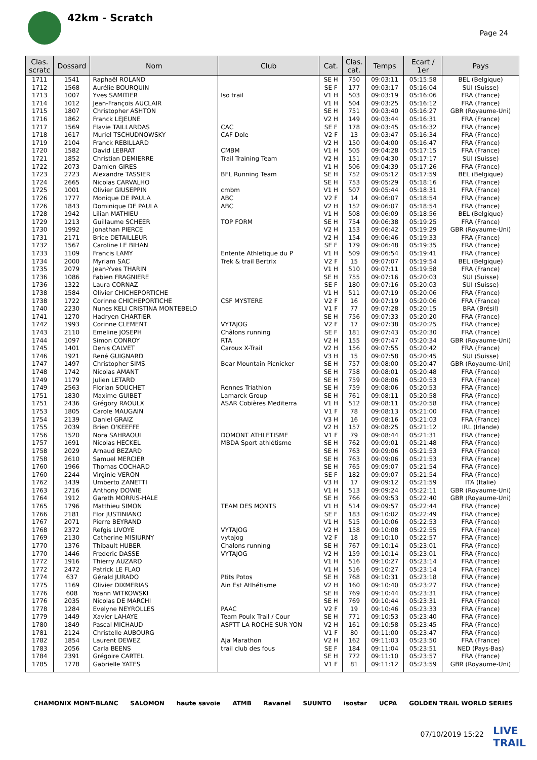42km - Scratch
Page 24
| Clas. scratc | Dossard | Nom | Club | Cat. | Clas. cat. | Temps | Ecart / 1er | Pays |
| --- | --- | --- | --- | --- | --- | --- | --- | --- |
| 1711 | 1541 | Raphaël ROLAND | | SE H | 750 | 09:03:11 | 05:15:58 | BEL (Belgique) |
| 1712 | 1568 | Aurélie BOURQUIN | | SE F | 177 | 09:03:17 | 05:16:04 | SUI (Suisse) |
| 1713 | 1007 | Yves SAMITIER | Iso trail | V1 H | 503 | 09:03:19 | 05:16:06 | FRA (France) |
| 1714 | 1012 | Jean-François AUCLAIR | | V1 H | 504 | 09:03:25 | 05:16:12 | FRA (France) |
| 1715 | 1807 | Christopher ASHTON | | SE H | 751 | 09:03:40 | 05:16:27 | GBR (Royaume-Uni) |
| 1716 | 1862 | Franck LEJEUNE | | V2 H | 149 | 09:03:44 | 05:16:31 | FRA (France) |
| 1717 | 1569 | Flavie TAILLARDAS | CAC | SE F | 178 | 09:03:45 | 05:16:32 | FRA (France) |
| 1718 | 1617 | Muriel TSCHUDNOWSKY | CAF Dole | V2 F | 13 | 09:03:47 | 05:16:34 | FRA (France) |
| 1719 | 2104 | Franck REBILLARD | | V2 H | 150 | 09:04:00 | 05:16:47 | FRA (France) |
| 1720 | 1582 | David LEBRAT | CMBM | V1 H | 505 | 09:04:28 | 05:17:15 | FRA (France) |
| 1721 | 1852 | Christian DEMIERRE | Trail Training Team | V2 H | 151 | 09:04:30 | 05:17:17 | SUI (Suisse) |
| 1722 | 2073 | Damien GIRES | | V1 H | 506 | 09:04:39 | 05:17:26 | FRA (France) |
| 1723 | 2723 | Alexandre TASSIER | BFL Running Team | SE H | 752 | 09:05:12 | 05:17:59 | BEL (Belgique) |
| 1724 | 2665 | Nicolas CARVALHO | | SE H | 753 | 09:05:29 | 05:18:16 | FRA (France) |
| 1725 | 1001 | Olivier GIUSEPPIN | cmbm | V1 H | 507 | 09:05:44 | 05:18:31 | FRA (France) |
| 1726 | 1777 | Monique DE PAULA | ABC | V2 F | 14 | 09:06:07 | 05:18:54 | FRA (France) |
| 1726 | 1843 | Dominique DE PAULA | ABC | V2 H | 152 | 09:06:07 | 05:18:54 | FRA (France) |
| 1728 | 1942 | Lilian MATHIEU | | V1 H | 508 | 09:06:09 | 05:18:56 | BEL (Belgique) |
| 1729 | 1213 | Guillaume SCHEER | TOP FORM | SE H | 754 | 09:06:38 | 05:19:25 | FRA (France) |
| 1730 | 1992 | Jonathan PIERCE | | V2 H | 153 | 09:06:42 | 05:19:29 | GBR (Royaume-Uni) |
| 1731 | 2171 | Brice DETAILLEUR | | V2 H | 154 | 09:06:46 | 05:19:33 | FRA (France) |
| 1732 | 1567 | Caroline LE BIHAN | | SE F | 179 | 09:06:48 | 05:19:35 | FRA (France) |
| 1733 | 1109 | Francis LAMY | Entente Athletique du P | V1 H | 509 | 09:06:54 | 05:19:41 | FRA (France) |
| 1734 | 2000 | Myriam SAC | Trek & trail Bertrix | V2 F | 15 | 09:07:07 | 05:19:54 | BEL (Belgique) |
| 1735 | 2079 | Jean-Yves THARIN | | V1 H | 510 | 09:07:11 | 05:19:58 | FRA (France) |
| 1736 | 1086 | Fabien FRAGNIERE | | SE H | 755 | 09:07:16 | 05:20:03 | SUI (Suisse) |
| 1736 | 1322 | Laura CORNAZ | | SE F | 180 | 09:07:16 | 05:20:03 | SUI (Suisse) |
| 1738 | 1584 | Olivier CHICHEPORTICHE | | V1 H | 511 | 09:07:19 | 05:20:06 | FRA (France) |
| 1738 | 1722 | Corinne CHICHEPORTICHE | CSF MYSTERE | V2 F | 16 | 09:07:19 | 05:20:06 | FRA (France) |
| 1740 | 2230 | Nunes KELI CRISTINA MONTEBELO | | V1 F | 77 | 09:07:28 | 05:20:15 | BRA (Brésil) |
| 1741 | 1270 | Hadryen CHARTIER | | SE H | 756 | 09:07:33 | 05:20:20 | FRA (France) |
| 1742 | 1993 | Corinne CLEMENT | VYTAJOG | V2 F | 17 | 09:07:38 | 05:20:25 | FRA (France) |
| 1743 | 2110 | Emeline JOSEPH | Châlons running | SE F | 181 | 09:07:43 | 05:20:30 | FRA (France) |
| 1744 | 1097 | Simon CONROY | RTA | V2 H | 155 | 09:07:47 | 05:20:34 | GBR (Royaume-Uni) |
| 1745 | 1401 | Denis CALVET | Caroux X-Trail | V2 H | 156 | 09:07:55 | 05:20:42 | FRA (France) |
| 1746 | 1921 | René GUIGNARD | | V3 H | 15 | 09:07:58 | 05:20:45 | SUI (Suisse) |
| 1747 | 1497 | Christopher SIMS | Bear Mountain Picnicker | SE H | 757 | 09:08:00 | 05:20:47 | GBR (Royaume-Uni) |
| 1748 | 1742 | Nicolas AMANT | | SE H | 758 | 09:08:01 | 05:20:48 | FRA (France) |
| 1749 | 1179 | Julien LETARD | | SE H | 759 | 09:08:06 | 05:20:53 | FRA (France) |
| 1749 | 2563 | Florian SOUCHET | Rennes Triathlon | SE H | 759 | 09:08:06 | 05:20:53 | FRA (France) |
| 1751 | 1830 | Maxime GUIBET | Lamarck Group | SE H | 761 | 09:08:11 | 05:20:58 | FRA (France) |
| 1751 | 2436 | Grégory RAOULX | ASAR Cobières Mediterra | V1 H | 512 | 09:08:11 | 05:20:58 | FRA (France) |
| 1753 | 1805 | Carole MAUGAIN | | V1 F | 78 | 09:08:13 | 05:21:00 | FRA (France) |
| 1754 | 2139 | Daniel GRAIZ | | V3 H | 16 | 09:08:16 | 05:21:03 | FRA (France) |
| 1755 | 2039 | Brien O'KEEFFE | | V2 H | 157 | 09:08:25 | 05:21:12 | IRL (Irlande) |
| 1756 | 1520 | Nora SAHRAOUI | DOMONT ATHLETISME | V1 F | 79 | 09:08:44 | 05:21:31 | FRA (France) |
| 1757 | 1691 | Nicolas HECKEL | MBDA Sport athlétisme | SE H | 762 | 09:09:01 | 05:21:48 | FRA (France) |
| 1758 | 2029 | Arnaud BEZARD | | SE H | 763 | 09:09:06 | 05:21:53 | FRA (France) |
| 1758 | 2610 | Samuel MERCIER | | SE H | 763 | 09:09:06 | 05:21:53 | FRA (France) |
| 1760 | 1966 | Thomas COCHARD | | SE H | 765 | 09:09:07 | 05:21:54 | FRA (France) |
| 1760 | 2244 | Virginie VERON | | SE F | 182 | 09:09:07 | 05:21:54 | FRA (France) |
| 1762 | 1439 | Umberto ZANETTI | | V3 H | 17 | 09:09:12 | 05:21:59 | ITA (Italie) |
| 1763 | 2716 | Anthony DOWIE | | V1 H | 513 | 09:09:24 | 05:22:11 | GBR (Royaume-Uni) |
| 1764 | 1912 | Gareth MORRIS-HALE | | SE H | 766 | 09:09:53 | 05:22:40 | GBR (Royaume-Uni) |
| 1765 | 1796 | Matthieu SIMON | TEAM DES MONTS | V1 H | 514 | 09:09:57 | 05:22:44 | FRA (France) |
| 1766 | 2181 | Flor JUSTINIANO | | SE F | 183 | 09:10:02 | 05:22:49 | FRA (France) |
| 1767 | 2071 | Pierre BEYRAND | | V1 H | 515 | 09:10:06 | 05:22:53 | FRA (France) |
| 1768 | 2372 | Refgis LIVOYE | VYTAJOG | V2 H | 158 | 09:10:08 | 05:22:55 | FRA (France) |
| 1769 | 2130 | Catherine MISIURNY | vytajog | V2 F | 18 | 09:10:10 | 05:22:57 | FRA (France) |
| 1770 | 1376 | Thibault HUBER | Chalons running | SE H | 767 | 09:10:14 | 05:23:01 | FRA (France) |
| 1770 | 1446 | Frederic DASSE | VYTAJOG | V2 H | 159 | 09:10:14 | 05:23:01 | FRA (France) |
| 1772 | 1916 | Thierry AUZARD | | V1 H | 516 | 09:10:27 | 05:23:14 | FRA (France) |
| 1772 | 2472 | Patrick LE FLAO | | V1 H | 516 | 09:10:27 | 05:23:14 | FRA (France) |
| 1774 | 637 | Gérald JURADO | Ptits Potos | SE H | 768 | 09:10:31 | 05:23:18 | FRA (France) |
| 1775 | 1169 | Olivier DIXMERIAS | Ain Est Atlhétisme | V2 H | 160 | 09:10:40 | 05:23:27 | FRA (France) |
| 1776 | 608 | Yoann WITKOWSKI | | SE H | 769 | 09:10:44 | 05:23:31 | FRA (France) |
| 1776 | 2035 | Nicolas DE MARCHI | | SE H | 769 | 09:10:44 | 05:23:31 | FRA (France) |
| 1778 | 1284 | Evelyne NEYROLLES | PAAC | V2 F | 19 | 09:10:46 | 05:23:33 | FRA (France) |
| 1779 | 1449 | Xavier LAHAYE | Team Poulx Trail / Cour | SE H | 771 | 09:10:53 | 05:23:40 | FRA (France) |
| 1780 | 1849 | Pascal MICHAUD | ASPTT LA ROCHE SUR YON | V2 H | 161 | 09:10:58 | 05:23:45 | FRA (France) |
| 1781 | 2124 | Christelle AUBOURG | | V1 F | 80 | 09:11:00 | 05:23:47 | FRA (France) |
| 1782 | 1854 | Laurent DEWEZ | Aja Marathon | V2 H | 162 | 09:11:03 | 05:23:50 | FRA (France) |
| 1783 | 2056 | Carla BEENS | trail club des fous | SE F | 184 | 09:11:04 | 05:23:51 | NED (Pays-Bas) |
| 1784 | 2391 | Grégoire CARTEL | | SE H | 772 | 09:11:10 | 05:23:57 | FRA (France) |
| 1785 | 1778 | Gabrielle YATES | | V1 F | 81 | 09:11:12 | 05:23:59 | GBR (Royaume-Uni) |
CHAMONIX MONT-BLANC SALOMON haute savoie ATMB Ravanel SUUNTO isostar UCPA GOLDEN TRAIL WORLD SERIES
07/10/2019 15:22
LIVE
TRAIL